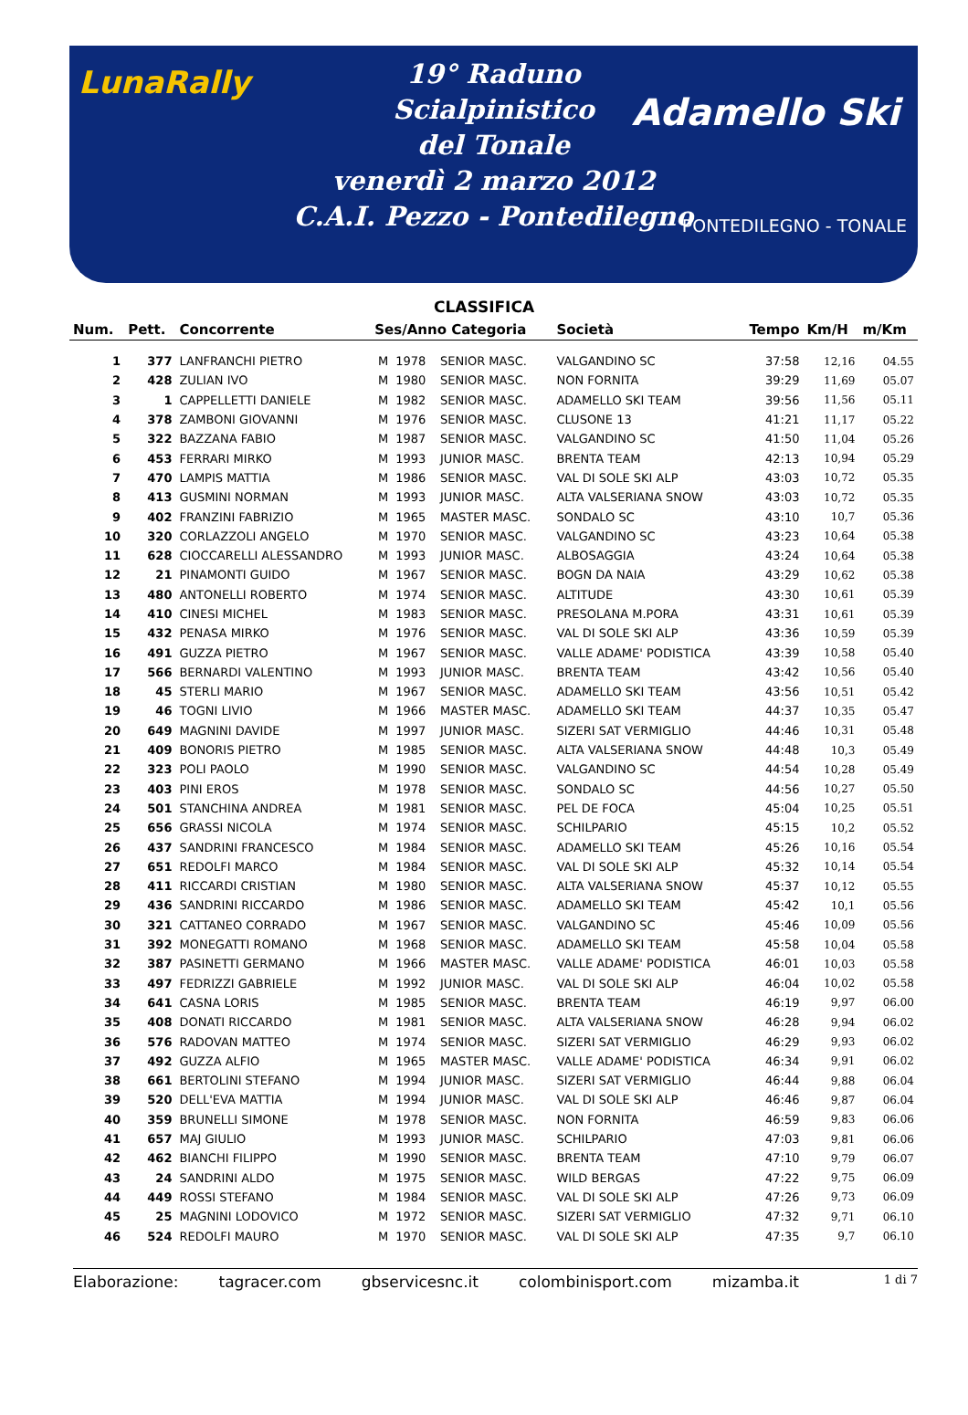LunaRally
19° Raduno
Scialpinistico
del Tonale
venerdì 2 marzo 2012
C.A.I. Pezzo - Pontedilegno
Adamello Ski
PONTEDILEGNO - TONALE
CLASSIFICA
| Num. | Pett. | Concorrente | Ses/Anno Categoria | | | Società | Tempo | Km/H | m/Km |
| --- | --- | --- | --- | --- | --- | --- | --- | --- | --- |
| 1 | 377 | LANFRANCHI PIETRO | M | 1978 | SENIOR MASC. | VALGANDINO SC | 37:58 | 12,16 | 04.55 |
| 2 | 428 | ZULIAN IVO | M | 1980 | SENIOR MASC. | NON FORNITA | 39:29 | 11,69 | 05.07 |
| 3 | 1 | CAPPELLETTI DANIELE | M | 1982 | SENIOR MASC. | ADAMELLO SKI TEAM | 39:56 | 11,56 | 05.11 |
| 4 | 378 | ZAMBONI GIOVANNI | M | 1976 | SENIOR MASC. | CLUSONE 13 | 41:21 | 11,17 | 05.22 |
| 5 | 322 | BAZZANA FABIO | M | 1987 | SENIOR MASC. | VALGANDINO SC | 41:50 | 11,04 | 05.26 |
| 6 | 453 | FERRARI MIRKO | M | 1993 | JUNIOR MASC. | BRENTA TEAM | 42:13 | 10,94 | 05.29 |
| 7 | 470 | LAMPIS MATTIA | M | 1986 | SENIOR MASC. | VAL DI SOLE SKI ALP | 43:03 | 10,72 | 05.35 |
| 8 | 413 | GUSMINI NORMAN | M | 1993 | JUNIOR MASC. | ALTA VALSERIANA SNOW | 43:03 | 10,72 | 05.35 |
| 9 | 402 | FRANZINI FABRIZIO | M | 1965 | MASTER MASC. | SONDALO SC | 43:10 | 10,7 | 05.36 |
| 10 | 320 | CORLAZZOLI ANGELO | M | 1970 | SENIOR MASC. | VALGANDINO SC | 43:23 | 10,64 | 05.38 |
| 11 | 628 | CIOCCARELLI ALESSANDRO | M | 1993 | JUNIOR MASC. | ALBOSAGGIA | 43:24 | 10,64 | 05.38 |
| 12 | 21 | PINAMONTI GUIDO | M | 1967 | SENIOR MASC. | BOGN DA NAIA | 43:29 | 10,62 | 05.38 |
| 13 | 480 | ANTONELLI ROBERTO | M | 1974 | SENIOR MASC. | ALTITUDE | 43:30 | 10,61 | 05.39 |
| 14 | 410 | CINESI MICHEL | M | 1983 | SENIOR MASC. | PRESOLANA M.PORA | 43:31 | 10,61 | 05.39 |
| 15 | 432 | PENASA MIRKO | M | 1976 | SENIOR MASC. | VAL DI SOLE SKI ALP | 43:36 | 10,59 | 05.39 |
| 16 | 491 | GUZZA PIETRO | M | 1967 | SENIOR MASC. | VALLE ADAME' PODISTICA | 43:39 | 10,58 | 05.40 |
| 17 | 566 | BERNARDI VALENTINO | M | 1993 | JUNIOR MASC. | BRENTA TEAM | 43:42 | 10,56 | 05.40 |
| 18 | 45 | STERLI MARIO | M | 1967 | SENIOR MASC. | ADAMELLO SKI TEAM | 43:56 | 10,51 | 05.42 |
| 19 | 46 | TOGNI LIVIO | M | 1966 | MASTER MASC. | ADAMELLO SKI TEAM | 44:37 | 10,35 | 05.47 |
| 20 | 649 | MAGNINI DAVIDE | M | 1997 | JUNIOR MASC. | SIZERI SAT VERMIGLIO | 44:46 | 10,31 | 05.48 |
| 21 | 409 | BONORIS PIETRO | M | 1985 | SENIOR MASC. | ALTA VALSERIANA SNOW | 44:48 | 10,3 | 05.49 |
| 22 | 323 | POLI PAOLO | M | 1990 | SENIOR MASC. | VALGANDINO SC | 44:54 | 10,28 | 05.49 |
| 23 | 403 | PINI EROS | M | 1978 | SENIOR MASC. | SONDALO SC | 44:56 | 10,27 | 05.50 |
| 24 | 501 | STANCHINA ANDREA | M | 1981 | SENIOR MASC. | PEL DE FOCA | 45:04 | 10,25 | 05.51 |
| 25 | 656 | GRASSI NICOLA | M | 1974 | SENIOR MASC. | SCHILPARIO | 45:15 | 10,2 | 05.52 |
| 26 | 437 | SANDRINI FRANCESCO | M | 1984 | SENIOR MASC. | ADAMELLO SKI TEAM | 45:26 | 10,16 | 05.54 |
| 27 | 651 | REDOLFI MARCO | M | 1984 | SENIOR MASC. | VAL DI SOLE SKI ALP | 45:32 | 10,14 | 05.54 |
| 28 | 411 | RICCARDI CRISTIAN | M | 1980 | SENIOR MASC. | ALTA VALSERIANA SNOW | 45:37 | 10,12 | 05.55 |
| 29 | 436 | SANDRINI RICCARDO | M | 1986 | SENIOR MASC. | ADAMELLO SKI TEAM | 45:42 | 10,1 | 05.56 |
| 30 | 321 | CATTANEO CORRADO | M | 1967 | SENIOR MASC. | VALGANDINO SC | 45:46 | 10,09 | 05.56 |
| 31 | 392 | MONEGATTI ROMANO | M | 1968 | SENIOR MASC. | ADAMELLO SKI TEAM | 45:58 | 10,04 | 05.58 |
| 32 | 387 | PASINETTI GERMANO | M | 1966 | MASTER MASC. | VALLE ADAME' PODISTICA | 46:01 | 10,03 | 05.58 |
| 33 | 497 | FEDRIZZI GABRIELE | M | 1992 | JUNIOR MASC. | VAL DI SOLE SKI ALP | 46:04 | 10,02 | 05.58 |
| 34 | 641 | CASNA LORIS | M | 1985 | SENIOR MASC. | BRENTA TEAM | 46:19 | 9,97 | 06.00 |
| 35 | 408 | DONATI RICCARDO | M | 1981 | SENIOR MASC. | ALTA VALSERIANA SNOW | 46:28 | 9,94 | 06.02 |
| 36 | 576 | RADOVAN MATTEO | M | 1974 | SENIOR MASC. | SIZERI SAT VERMIGLIO | 46:29 | 9,93 | 06.02 |
| 37 | 492 | GUZZA ALFIO | M | 1965 | MASTER MASC. | VALLE ADAME' PODISTICA | 46:34 | 9,91 | 06.02 |
| 38 | 661 | BERTOLINI STEFANO | M | 1994 | JUNIOR MASC. | SIZERI SAT VERMIGLIO | 46:44 | 9,88 | 06.04 |
| 39 | 520 | DELL'EVA MATTIA | M | 1994 | JUNIOR MASC. | VAL DI SOLE SKI ALP | 46:46 | 9,87 | 06.04 |
| 40 | 359 | BRUNELLI SIMONE | M | 1978 | SENIOR MASC. | NON FORNITA | 46:59 | 9,83 | 06.06 |
| 41 | 657 | MAJ GIULIO | M | 1993 | JUNIOR MASC. | SCHILPARIO | 47:03 | 9,81 | 06.06 |
| 42 | 462 | BIANCHI FILIPPO | M | 1990 | SENIOR MASC. | BRENTA TEAM | 47:10 | 9,79 | 06.07 |
| 43 | 24 | SANDRINI ALDO | M | 1975 | SENIOR MASC. | WILD BERGAS | 47:22 | 9,75 | 06.09 |
| 44 | 449 | ROSSI STEFANO | M | 1984 | SENIOR MASC. | VAL DI SOLE SKI ALP | 47:26 | 9,73 | 06.09 |
| 45 | 25 | MAGNINI LODOVICO | M | 1972 | SENIOR MASC. | SIZERI SAT VERMIGLIO | 47:32 | 9,71 | 06.10 |
| 46 | 524 | REDOLFI MAURO | M | 1970 | SENIOR MASC. | VAL DI SOLE SKI ALP | 47:35 | 9,7 | 06.10 |
Elaborazione: tagracer.com gbservicesnc.it colombinisport.com mizamba.it 1 di 7